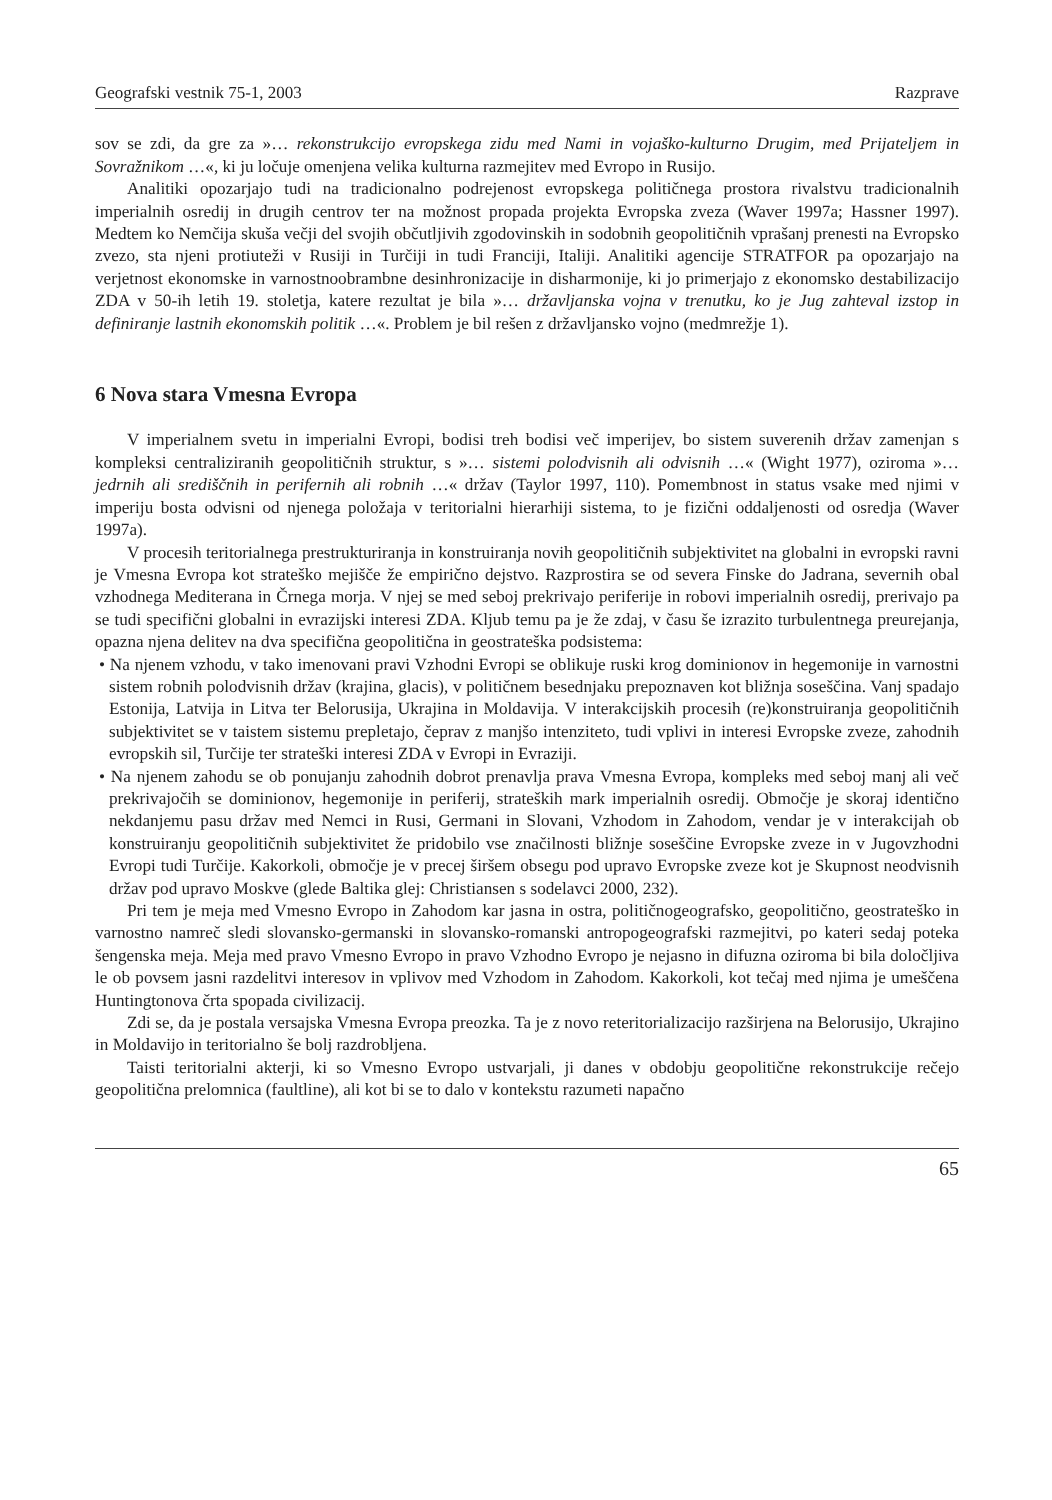Geografski vestnik 75-1, 2003 Razprave
sov se zdi, da gre za »… rekonstrukcijo evropskega zidu med Nami in vojaško-kulturno Drugim, med Prijateljem in Sovražnikom …«, ki ju ločuje omenjena velika kulturna razmejitev med Evropo in Rusijo.
Analitiki opozarjajo tudi na tradicionalno podrejenost evropskega političnega prostora rivalstvu tradicionalnih imperialnih osredij in drugih centrov ter na možnost propada projekta Evropska zveza (Waver 1997a; Hassner 1997). Medtem ko Nemčija skuša večji del svojih občutljivih zgodovinskih in sodobnih geopolitičnih vprašanj prenesti na Evropsko zvezo, sta njeni protiuteži v Rusiji in Turčiji in tudi Franciji, Italiji. Analitiki agencije STRATFOR pa opozarjajo na verjetnost ekonomske in varnostnoobrambne desinhronizacije in disharmonije, ki jo primerjajo z ekonomsko destabilizacijo ZDA v 50-ih letih 19. stoletja, katere rezultat je bila »… državljanska vojna v trenutku, ko je Jug zahteval izstop in definiranje lastnih ekonomskih politik …«. Problem je bil rešen z državljansko vojno (medmrežje 1).
6 Nova stara Vmesna Evropa
V imperialnem svetu in imperialni Evropi, bodisi treh bodisi več imperijev, bo sistem suverenih držav zamenjan s kompleksi centraliziranih geopolitičnih struktur, s »… sistemi polodvisnih ali odvisnih …« (Wight 1977), oziroma »… jedrnih ali središčnih in perifernih ali robnih …« držav (Taylor 1997, 110). Pomembnost in status vsake med njimi v imperiju bosta odvisni od njenega položaja v teritorialni hierarhiji sistema, to je fizični oddaljenosti od osredja (Waver 1997a).
V procesih teritorialnega prestrukturiranja in konstruiranja novih geopolitičnih subjektivitet na globalni in evropski ravni je Vmesna Evropa kot strateško mejišče že empirično dejstvo. Razprostira se od severa Finske do Jadrana, severnih obal vzhodnega Mediterana in Črnega morja. V njej se med seboj prekrivajo periferije in robovi imperialnih osredij, prerivajo pa se tudi specifični globalni in evrazijski interesi ZDA. Kljub temu pa je že zdaj, v času še izrazito turbulentnega preurejanja, opazna njena delitev na dva specifična geopolitična in geostrateška podsistema:
• Na njenem vzhodu, v tako imenovani pravi Vzhodni Evropi se oblikuje ruski krog dominionov in hegemonije in varnostni sistem robnih polodvisnih držav (krajina, glacis), v političnem besednjaku prepoznaven kot bližnja soseščina. Vanj spadajo Estonija, Latvija in Litva ter Belorusija, Ukrajina in Moldavija. V interakcijskih procesih (re)konstruiranja geopolitičnih subjektivitet se v taistem sistemu prepletajo, čeprav z manjšo intenziteto, tudi vplivi in interesi Evropske zveze, zahodnih evropskih sil, Turčije ter strateški interesi ZDA v Evropi in Evraziji.
• Na njenem zahodu se ob ponujanju zahodnih dobrot prenavlja prava Vmesna Evropa, kompleks med seboj manj ali več prekrivajočih se dominionov, hegemonije in periferij, strateških mark imperialnih osredij. Območje je skoraj identično nekdanjemu pasu držav med Nemci in Rusi, Germani in Slovani, Vzhodom in Zahodom, vendar je v interakcijah ob konstruiranju geopolitičnih subjektivitet že pridobilo vse značilnosti bližnje soseščine Evropske zveze in v Jugovzhodni Evropi tudi Turčije. Kakorkoli, območje je v precej širšem obsegu pod upravo Evropske zveze kot je Skupnost neodvisnih držav pod upravo Moskve (glede Baltika glej: Christiansen s sodelavci 2000, 232).
Pri tem je meja med Vmesno Evropo in Zahodom kar jasna in ostra, političnogeografsko, geopolitično, geostrateško in varnostno namreč sledi slovansko-germanski in slovansko-romanski antropogeografski razmejitvi, po kateri sedaj poteka šengenska meja. Meja med pravo Vmesno Evropo in pravo Vzhodno Evropo je nejasno in difuzna oziroma bi bila določljiva le ob povsem jasni razdelitvi interesov in vplivov med Vzhodom in Zahodom. Kakorkoli, kot tečaj med njima je umeščena Huntingtonova črta spopada civilizacij.
Zdi se, da je postala versajska Vmesna Evropa preozka. Ta je z novo reteritorializacijo razširjena na Belorusijo, Ukrajino in Moldavijo in teritorialno še bolj razdrobljena.
Taisti teritorialni akterji, ki so Vmesno Evropo ustvarjali, ji danes v obdobju geopolitične rekonstrukcije rečejo geopolitična prelomnica (faultline), ali kot bi se to dalo v kontekstu razumeti napačno
65